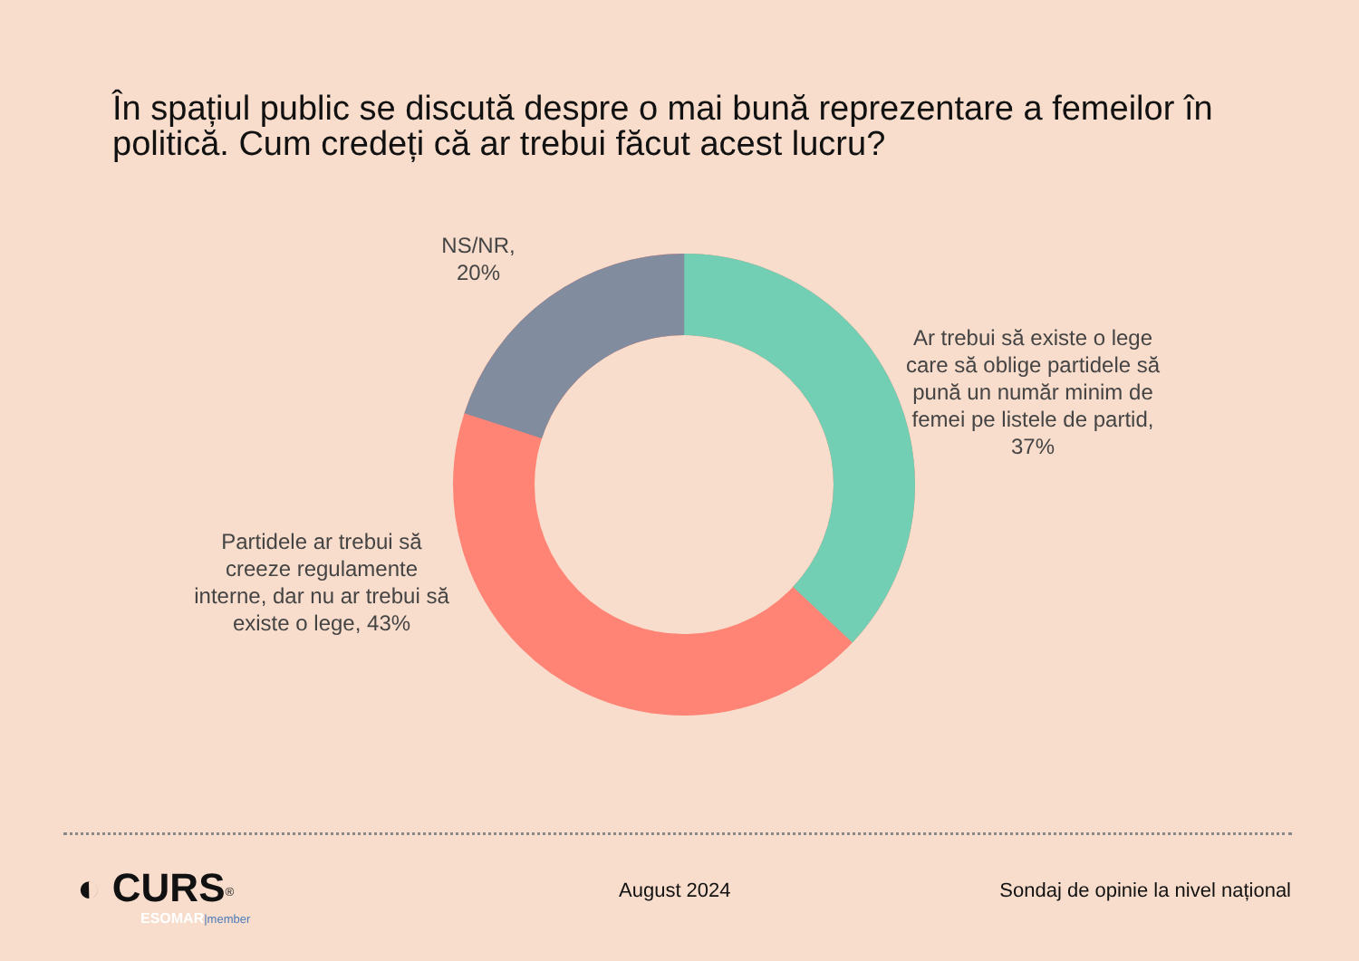În spațiul public se discută despre o mai bună reprezentare a femeilor în politică. Cum credeți că ar trebui făcut acest lucru?
NS/NR,
20%
Ar trebui să existe o lege care să oblige partidele să pună un număr minim de femei pe listele de partid, 37%
Partidele ar trebui să creeze regulamente interne, dar nu ar trebui să existe o lege, 43%
◐ CURS<sup>®</sup>
ESOMAR|member
August 2024
Sondaj de opinie la nivel național